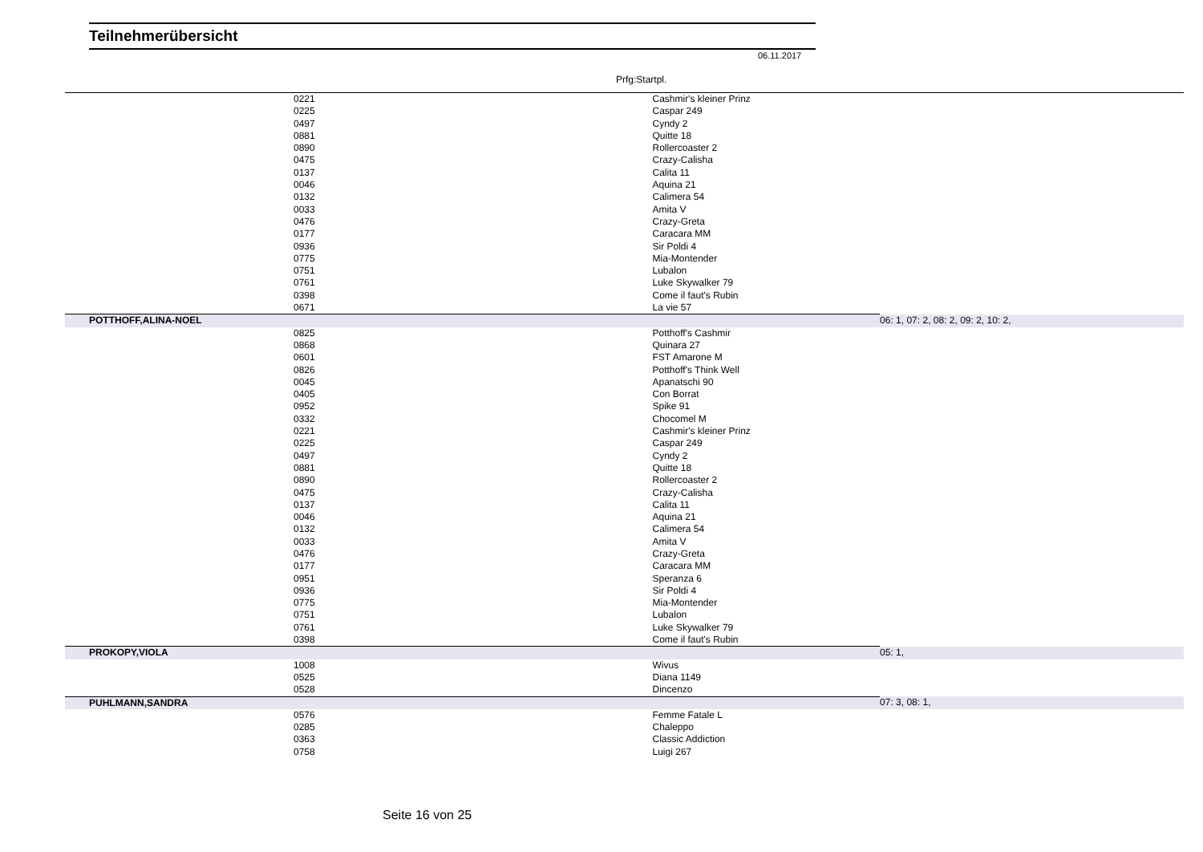Teilnehmerübersicht
06.11.2017
Prfg:Startpl.
| 0221 | Cashmir's kleiner Prinz | |
| 0225 | Caspar 249 | |
| 0497 | Cyndy 2 | |
| 0881 | Quitte 18 | |
| 0890 | Rollercoaster 2 | |
| 0475 | Crazy-Calisha | |
| 0137 | Calita 11 | |
| 0046 | Aquina 21 | |
| 0132 | Calimera 54 | |
| 0033 | Amita V | |
| 0476 | Crazy-Greta | |
| 0177 | Caracara MM | |
| 0936 | Sir Poldi 4 | |
| 0775 | Mia-Montender | |
| 0751 | Lubalon | |
| 0761 | Luke Skywalker 79 | |
| 0398 | Come il faut's Rubin | |
| 0671 | La vie 57 | |
| POTTHOFF,ALINA-NOEL | | 06: 1, 07: 2, 08: 2, 09: 2, 10: 2, |
| 0825 | Potthoff's Cashmir | |
| 0868 | Quinara 27 | |
| 0601 | FST Amarone M | |
| 0826 | Potthoff's Think Well | |
| 0045 | Apanatschi 90 | |
| 0405 | Con Borrat | |
| 0952 | Spike 91 | |
| 0332 | Chocomel M | |
| 0221 | Cashmir's kleiner Prinz | |
| 0225 | Caspar 249 | |
| 0497 | Cyndy 2 | |
| 0881 | Quitte 18 | |
| 0890 | Rollercoaster 2 | |
| 0475 | Crazy-Calisha | |
| 0137 | Calita 11 | |
| 0046 | Aquina 21 | |
| 0132 | Calimera 54 | |
| 0033 | Amita V | |
| 0476 | Crazy-Greta | |
| 0177 | Caracara MM | |
| 0951 | Speranza 6 | |
| 0936 | Sir Poldi 4 | |
| 0775 | Mia-Montender | |
| 0751 | Lubalon | |
| 0761 | Luke Skywalker 79 | |
| 0398 | Come il faut's Rubin | |
| PROKOPY,VIOLA | | 05: 1, |
| 1008 | Wivus | |
| 0525 | Diana 1149 | |
| 0528 | Dincenzo | |
| PUHLMANN,SANDRA | | 07: 3, 08: 1, |
| 0576 | Femme Fatale L | |
| 0285 | Chaleppo | |
| 0363 | Classic Addiction | |
| 0758 | Luigi 267 | |
Seite 16 von 25